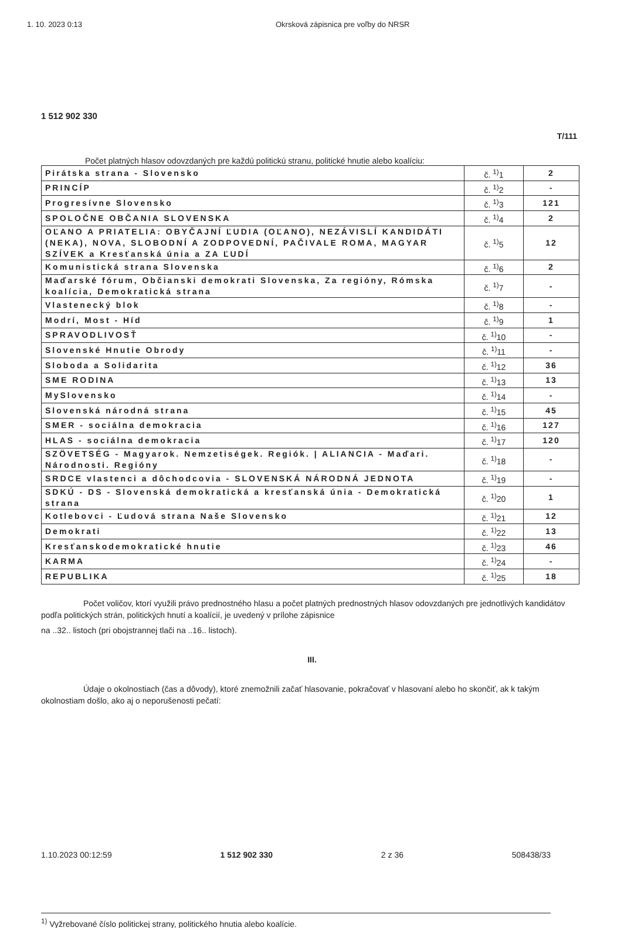1. 10. 2023 0:13 Okrsková zápisnica pre voľby do NRSR
1 512 902 330
T/111
Počet platných hlasov odovzdaných pre každú politickú stranu, politické hnutie alebo koalíciu:
| Pirátska strana - Slovensko | č. <sup>1)</sup>1 | 2 |
| PRINCÍP | č. <sup>1)</sup>2 | - |
| Progresívne Slovensko | č. <sup>1)</sup>3 | 121 |
| SPOLOČNE OBČANIA SLOVENSKA | č. <sup>1)</sup>4 | 2 |
| OĽANO A PRIATELIA: OBYČAJNÍ ĽUDIA (OĽANO), NEZÁVISLÍ KANDIDÁTI (NEKA), NOVA, SLOBODNÍ A ZODPOVEDNÍ, PAČIVALE ROMA, MAGYAR SZÍVEK a Kresťanská únia a ZA ĽUDÍ | č. <sup>1)</sup>5 | 12 |
| Komunistická strana Slovenska | č. <sup>1)</sup>6 | 2 |
| Maďarské fórum, Občianski demokrati Slovenska, Za regióny, Rómska koalícia, Demokratická strana | č. <sup>1)</sup>7 | - |
| Vlastenecký blok | č. <sup>1)</sup>8 | - |
| Modrí, Most - Híd | č. <sup>1)</sup>9 | 1 |
| SPRAVODLIVOSŤ | č. <sup>1)</sup>10 | - |
| Slovenské Hnutie Obrody | č. <sup>1)</sup>11 | - |
| Sloboda a Solidarita | č. <sup>1)</sup>12 | 36 |
| SME RODINA | č. <sup>1)</sup>13 | 13 |
| MySlovensko | č. <sup>1)</sup>14 | - |
| Slovenská národná strana | č. <sup>1)</sup>15 | 45 |
| SMER - sociálna demokracia | č. <sup>1)</sup>16 | 127 |
| HLAS - sociálna demokracia | č. <sup>1)</sup>17 | 120 |
| SZÖVETSÉG - Magyarok. Nemzetiségek. Regiók. / ALIANCIA - Maďari. Národnosti. Regióny | č. <sup>1)</sup>18 | - |
| SRDCE vlastenci a dôchodcovia - SLOVENSKÁ NÁRODNÁ JEDNOTA | č. <sup>1)</sup>19 | - |
| SDKÚ - DS - Slovenská demokratická a kresťanská únia - Demokratická strana | č. <sup>1)</sup>20 | 1 |
| Kotlebovci - Ľudová strana Naše Slovensko | č. <sup>1)</sup>21 | 12 |
| Demokrati | č. <sup>1)</sup>22 | 13 |
| Kresťanskodemokratické hnutie | č. <sup>1)</sup>23 | 46 |
| KARMA | č. <sup>1)</sup>24 | - |
| REPUBLIKA | č. <sup>1)</sup>25 | 18 |
Počet voličov, ktorí využili právo prednostného hlasu a počet platných prednostných hlasov odovzdaných pre jednotlivých kandidátov podľa politických strán, politických hnutí a koalícií, je uvedený v prílohe zápisnice
na ..32.. listoch (pri obojstrannej tlači na ..16.. listoch).
III.
Údaje o okolnostiach (čas a dôvody), ktoré znemožnili začať hlasovanie, pokračovať v hlasovaní alebo ho skončiť, ak k takým okolnostiam došlo, ako aj o neporušenosti pečatí:
<sup>1)</sup> Vyžrebované číslo politickej strany, politického hnutia alebo koalície.
1.10.2023 00:12:59 1 512 902 330 2 z 36 508438/33